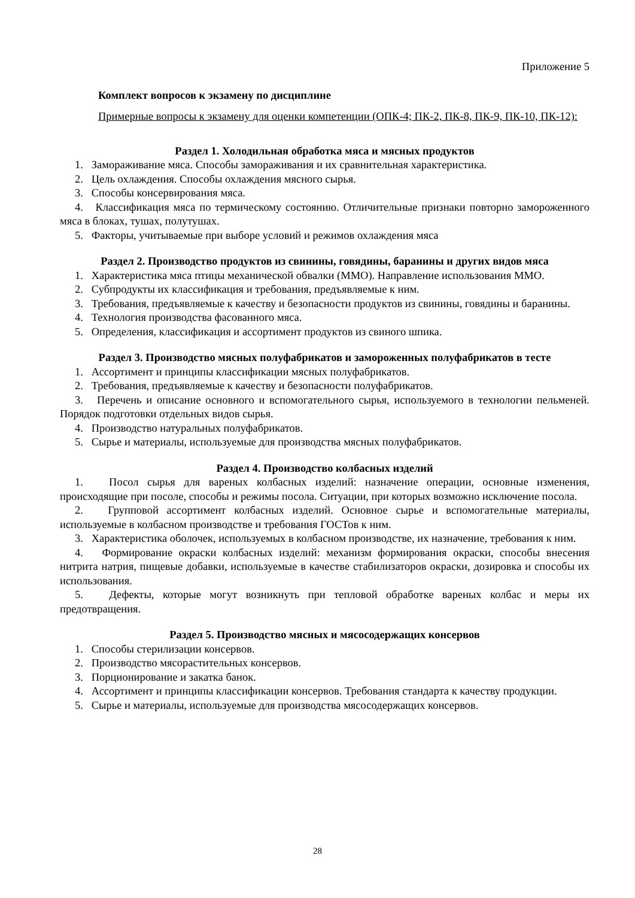Приложение 5
Комплект вопросов к экзамену по дисциплине
Примерные вопросы к экзамену для оценки компетенции (ОПК-4; ПК-2, ПК-8, ПК-9, ПК-10, ПК-12):
Раздел 1. Холодильная обработка мяса и мясных продуктов
1. Замораживание мяса. Способы замораживания и их сравнительная характеристика.
2. Цель охлаждения. Способы охлаждения мясного сырья.
3. Способы консервирования мяса.
4. Классификация мяса по термическому состоянию. Отличительные признаки повторно замороженного мяса в блоках, тушах, полутушах.
5. Факторы, учитываемые при выборе условий и режимов охлаждения мяса
Раздел 2. Производство продуктов из свинины, говядины, баранины и других видов мяса
1. Характеристика мяса птицы механической обвалки (ММО). Направление использования ММО.
2. Субпродукты их классификация и требования, предъявляемые к ним.
3. Требования, предъявляемые к качеству и безопасности продуктов из свинины, говядины и баранины.
4. Технология производства фасованного мяса.
5. Определения, классификация и ассортимент продуктов из свиного шпика.
Раздел 3. Производство мясных полуфабрикатов и замороженных полуфабрикатов в тесте
1. Ассортимент и принципы классификации мясных полуфабрикатов.
2. Требования, предъявляемые к качеству и безопасности полуфабрикатов.
3. Перечень и описание основного и вспомогательного сырья, используемого в технологии пельменей. Порядок подготовки отдельных видов сырья.
4. Производство натуральных полуфабрикатов.
5. Сырье и материалы, используемые для производства мясных полуфабрикатов.
Раздел 4. Производство колбасных изделий
1. Посол сырья для вареных колбасных изделий: назначение операции, основные изменения, происходящие при посоле, способы и режимы посола. Ситуации, при которых возможно исключение посола.
2. Групповой ассортимент колбасных изделий. Основное сырье и вспомогательные материалы, используемые в колбасном производстве и требования ГОСТов к ним.
3. Характеристика оболочек, используемых в колбасном производстве, их назначение, требования к ним.
4. Формирование окраски колбасных изделий: механизм формирования окраски, способы внесения нитрита натрия, пищевые добавки, используемые в качестве стабилизаторов окраски, дозировка и способы их использования.
5. Дефекты, которые могут возникнуть при тепловой обработке вареных колбас и меры их предотвращения.
Раздел 5. Производство мясных и мясосодержащих консервов
1. Способы стерилизации консервов.
2. Производство мясорастительных консервов.
3. Порционирование и закатка банок.
4. Ассортимент и принципы классификации консервов. Требования стандарта к качеству продукции.
5. Сырье и материалы, используемые для производства мясосодержащих консервов.
28